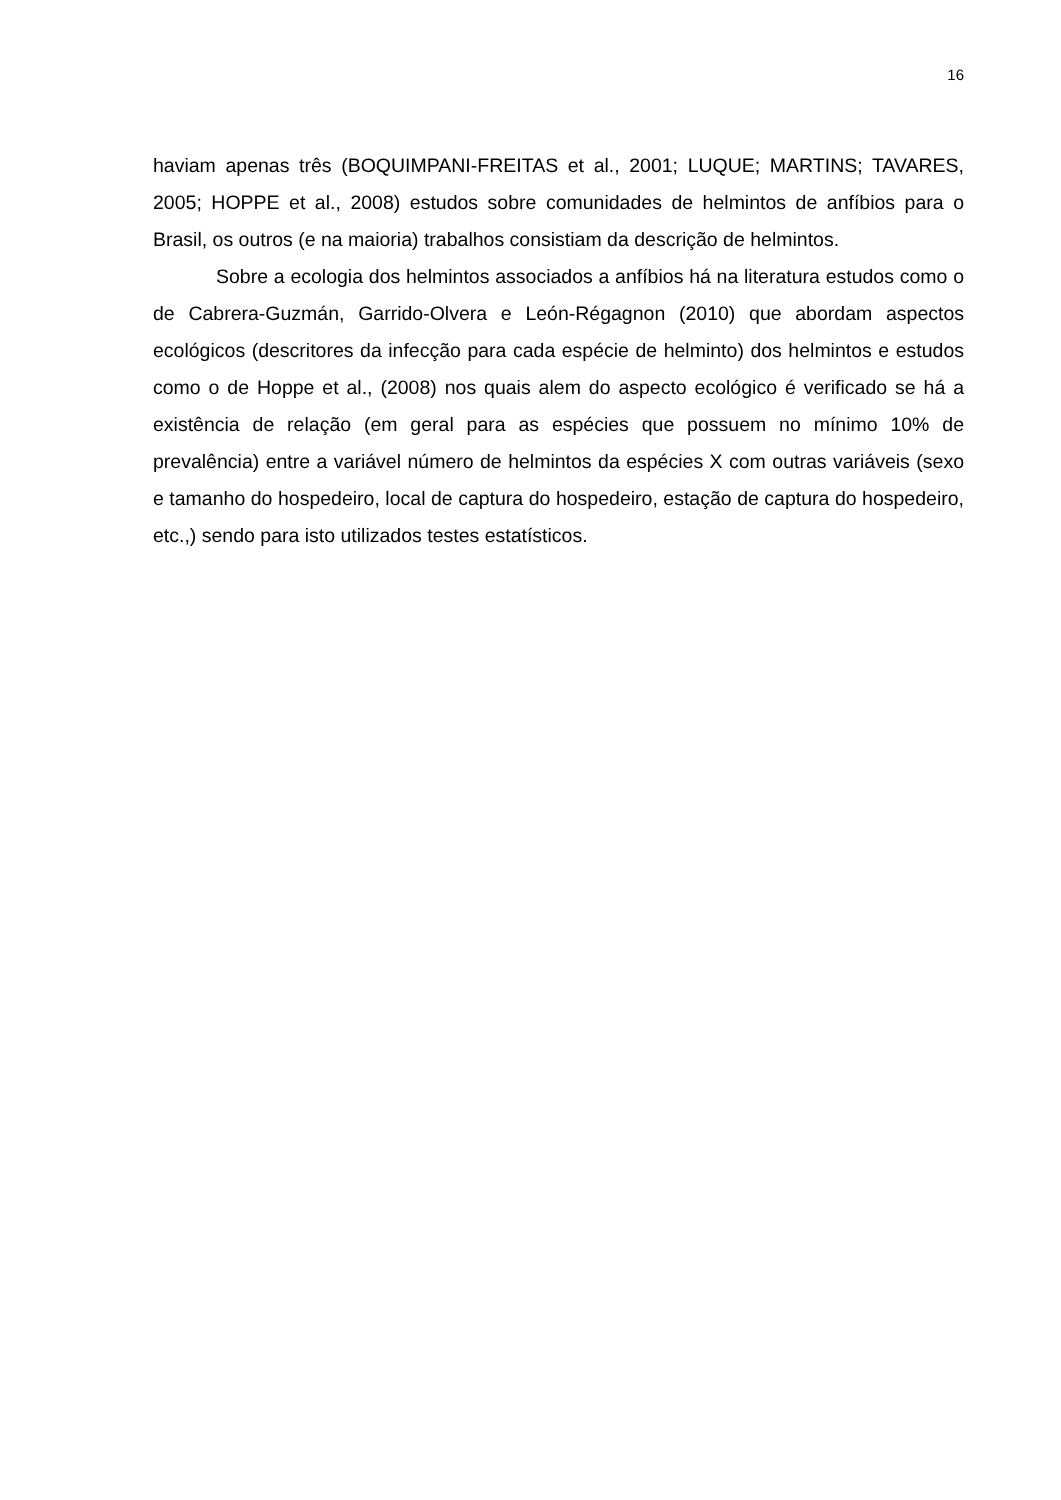16
haviam apenas três (BOQUIMPANI-FREITAS et al., 2001; LUQUE; MARTINS; TAVARES, 2005; HOPPE et al., 2008) estudos sobre comunidades de helmintos de anfíbios para o Brasil, os outros (e na maioria) trabalhos consistiam da descrição de helmintos.
Sobre a ecologia dos helmintos associados a anfíbios há na literatura estudos como o de Cabrera-Guzmán, Garrido-Olvera e León-Régagnon (2010) que abordam aspectos ecológicos (descritores da infecção para cada espécie de helminto) dos helmintos e estudos como o de Hoppe et al., (2008) nos quais alem do aspecto ecológico é verificado se há a existência de relação (em geral para as espécies que possuem no mínimo 10% de prevalência) entre a variável número de helmintos da espécies X com outras variáveis (sexo e tamanho do hospedeiro, local de captura do hospedeiro, estação de captura do hospedeiro, etc.,) sendo para isto utilizados testes estatísticos.